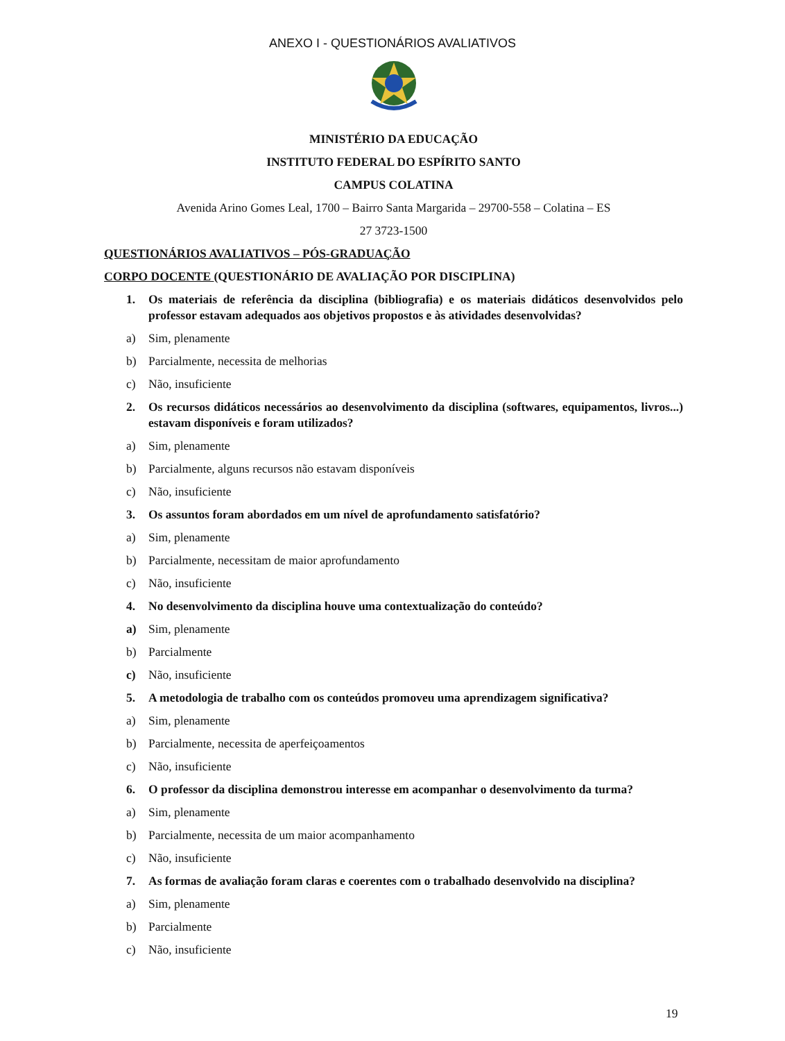ANEXO I - QUESTIONÁRIOS AVALIATIVOS
MINISTÉRIO DA EDUCAÇÃO
INSTITUTO FEDERAL DO ESPÍRITO SANTO
CAMPUS COLATINA
Avenida Arino Gomes Leal, 1700 – Bairro Santa Margarida – 29700-558 – Colatina – ES
27 3723-1500
QUESTIONÁRIOS AVALIATIVOS – PÓS-GRADUAÇÃO
CORPO DOCENTE (QUESTIONÁRIO DE AVALIAÇÃO POR DISCIPLINA)
1. Os materiais de referência da disciplina (bibliografia) e os materiais didáticos desenvolvidos pelo professor estavam adequados aos objetivos propostos e às atividades desenvolvidas?
a) Sim, plenamente
b) Parcialmente, necessita de melhorias
c) Não, insuficiente
2. Os recursos didáticos necessários ao desenvolvimento da disciplina (softwares, equipamentos, livros...) estavam disponíveis e foram utilizados?
a) Sim, plenamente
b) Parcialmente, alguns recursos não estavam disponíveis
c) Não, insuficiente
3. Os assuntos foram abordados em um nível de aprofundamento satisfatório?
a) Sim, plenamente
b) Parcialmente, necessitam de maior aprofundamento
c) Não, insuficiente
4. No desenvolvimento da disciplina houve uma contextualização do conteúdo?
a) Sim, plenamente
b) Parcialmente
c) Não, insuficiente
5. A metodologia de trabalho com os conteúdos promoveu uma aprendizagem significativa?
a) Sim, plenamente
b) Parcialmente, necessita de aperfeiçoamentos
c) Não, insuficiente
6. O professor da disciplina demonstrou interesse em acompanhar o desenvolvimento da turma?
a) Sim, plenamente
b) Parcialmente, necessita de um maior acompanhamento
c) Não, insuficiente
7. As formas de avaliação foram claras e coerentes com o trabalhado desenvolvido na disciplina?
a) Sim, plenamente
b) Parcialmente
c) Não, insuficiente
19